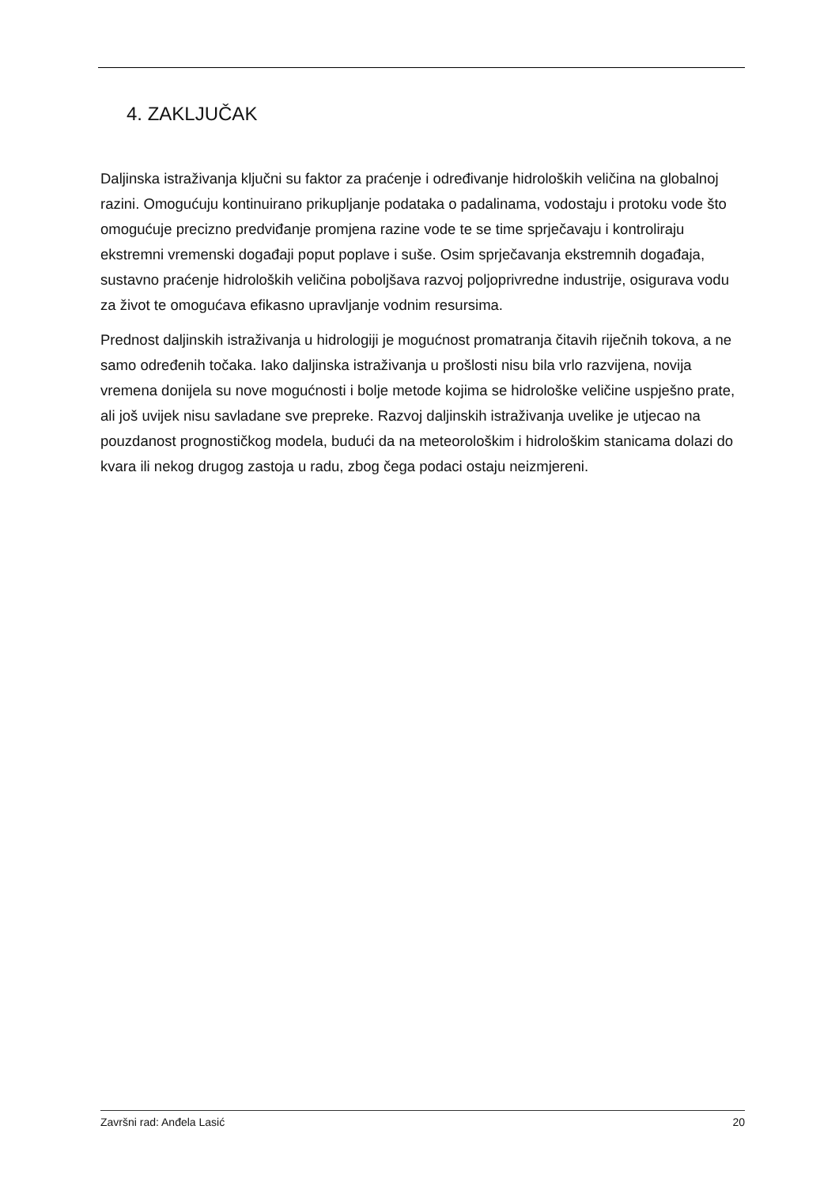4. ZAKLJUČAK
Daljinska istraživanja ključni su faktor za praćenje i određivanje hidroloških veličina na globalnoj razini. Omogućuju kontinuirano prikupljanje podataka o padalinama, vodostaju i protoku vode što omogućuje precizno predviđanje promjena razine vode te se time sprječavaju i kontroliraju ekstremni vremenski događaji poput poplave i suše. Osim sprječavanja ekstremnih događaja, sustavno praćenje hidroloških veličina poboljšava razvoj poljoprivredne industrije, osigurava vodu za život te omogućava efikasno upravljanje vodnim resursima.
Prednost daljinskih istraživanja u hidrologiji je mogućnost promatranja čitavih riječnih tokova, a ne samo određenih točaka. Iako daljinska istraživanja u prošlosti nisu bila vrlo razvijena, novija vremena donijela su nove mogućnosti i bolje metode kojima se hidrološke veličine uspješno prate, ali još uvijek nisu savladane sve prepreke. Razvoj daljinskih istraživanja uvelike je utjecao na pouzdanost prognostičkog modela, budući da na meteorološkim i hidrološkim stanicama dolazi do kvara ili nekog drugog zastoja u radu, zbog čega podaci ostaju neizmjereni.
Završni rad: Anđela Lasić 20